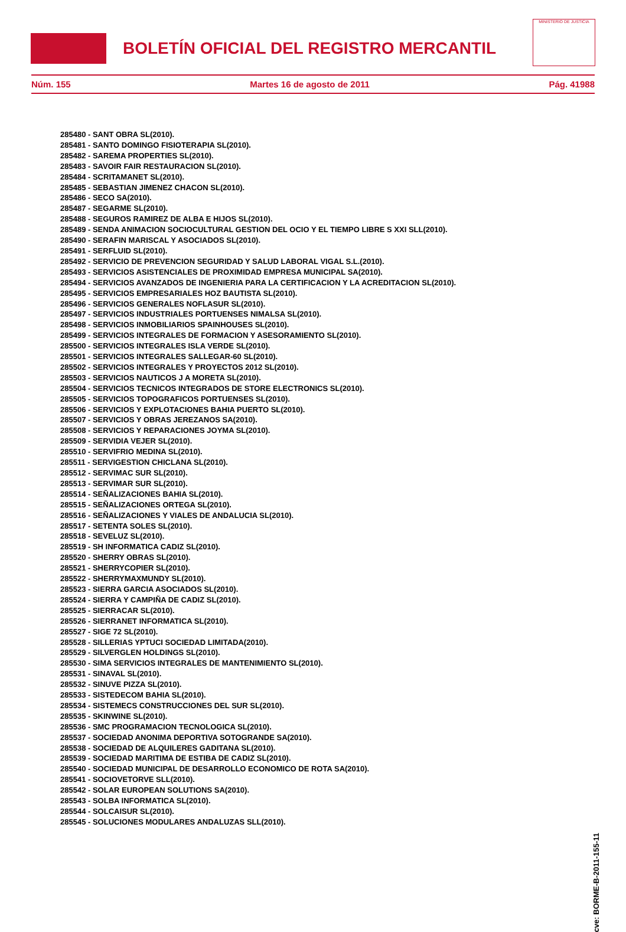BOLETÍN OFICIAL DEL REGISTRO MERCANTIL
MINISTERIO DE JUSTICIA
Núm. 155 Martes 16 de agosto de 2011 Pág. 41988
285480 - SANT OBRA SL(2010).
285481 - SANTO DOMINGO FISIOTERAPIA SL(2010).
285482 - SAREMA PROPERTIES SL(2010).
285483 - SAVOIR FAIR RESTAURACION SL(2010).
285484 - SCRITAMANET SL(2010).
285485 - SEBASTIAN JIMENEZ CHACON SL(2010).
285486 - SECO SA(2010).
285487 - SEGARME SL(2010).
285488 - SEGUROS RAMIREZ DE ALBA E HIJOS SL(2010).
285489 - SENDA ANIMACION SOCIOCULTURAL GESTION DEL OCIO Y EL TIEMPO LIBRE S XXI SLL(2010).
285490 - SERAFIN MARISCAL Y ASOCIADOS SL(2010).
285491 - SERFLUID SL(2010).
285492 - SERVICIO DE PREVENCION SEGURIDAD Y SALUD LABORAL VIGAL S.L.(2010).
285493 - SERVICIOS ASISTENCIALES DE PROXIMIDAD EMPRESA MUNICIPAL SA(2010).
285494 - SERVICIOS AVANZADOS DE INGENIERIA PARA LA CERTIFICACION Y LA ACREDITACION SL(2010).
285495 - SERVICIOS EMPRESARIALES HOZ BAUTISTA SL(2010).
285496 - SERVICIOS GENERALES NOFLASUR SL(2010).
285497 - SERVICIOS INDUSTRIALES PORTUENSES NIMALSA SL(2010).
285498 - SERVICIOS INMOBILIARIOS SPAINHOUSES SL(2010).
285499 - SERVICIOS INTEGRALES DE FORMACION Y ASESORAMIENTO SL(2010).
285500 - SERVICIOS INTEGRALES ISLA VERDE SL(2010).
285501 - SERVICIOS INTEGRALES SALLEGAR-60 SL(2010).
285502 - SERVICIOS INTEGRALES Y PROYECTOS 2012 SL(2010).
285503 - SERVICIOS NAUTICOS J A MORETA SL(2010).
285504 - SERVICIOS TECNICOS INTEGRADOS DE STORE ELECTRONICS SL(2010).
285505 - SERVICIOS TOPOGRAFICOS PORTUENSES SL(2010).
285506 - SERVICIOS Y EXPLOTACIONES BAHIA PUERTO SL(2010).
285507 - SERVICIOS Y OBRAS JEREZANOS SA(2010).
285508 - SERVICIOS Y REPARACIONES JOYMA SL(2010).
285509 - SERVIDIA VEJER SL(2010).
285510 - SERVIFRIO MEDINA SL(2010).
285511 - SERVIGESTION CHICLANA SL(2010).
285512 - SERVIMAC SUR SL(2010).
285513 - SERVIMAR SUR SL(2010).
285514 - SEÑALIZACIONES BAHIA SL(2010).
285515 - SEÑALIZACIONES ORTEGA SL(2010).
285516 - SEÑALIZACIONES Y VIALES DE ANDALUCIA SL(2010).
285517 - SETENTA SOLES SL(2010).
285518 - SEVELUZ SL(2010).
285519 - SH INFORMATICA CADIZ SL(2010).
285520 - SHERRY OBRAS SL(2010).
285521 - SHERRYCOPIER SL(2010).
285522 - SHERRYMAXMUNDY SL(2010).
285523 - SIERRA GARCIA ASOCIADOS SL(2010).
285524 - SIERRA Y CAMPIÑA DE CADIZ SL(2010).
285525 - SIERRACAR SL(2010).
285526 - SIERRANET INFORMATICA SL(2010).
285527 - SIGE 72 SL(2010).
285528 - SILLERIAS YPTUCI SOCIEDAD LIMITADA(2010).
285529 - SILVERGLEN HOLDINGS SL(2010).
285530 - SIMA SERVICIOS INTEGRALES DE MANTENIMIENTO SL(2010).
285531 - SINAVAL SL(2010).
285532 - SINUVE PIZZA SL(2010).
285533 - SISTEDECOM BAHIA SL(2010).
285534 - SISTEMECS CONSTRUCCIONES DEL SUR SL(2010).
285535 - SKINWINE SL(2010).
285536 - SMC PROGRAMACION TECNOLOGICA SL(2010).
285537 - SOCIEDAD ANONIMA DEPORTIVA SOTOGRANDE SA(2010).
285538 - SOCIEDAD DE ALQUILERES GADITANA SL(2010).
285539 - SOCIEDAD MARITIMA DE ESTIBA DE CADIZ SL(2010).
285540 - SOCIEDAD MUNICIPAL DE DESARROLLO ECONOMICO DE ROTA SA(2010).
285541 - SOCIOVETORVE SLL(2010).
285542 - SOLAR EUROPEAN SOLUTIONS SA(2010).
285543 - SOLBA INFORMATICA SL(2010).
285544 - SOLCAISUR SL(2010).
285545 - SOLUCIONES MODULARES ANDALUZAS SLL(2010).
cve: BORME-B-2011-155-11